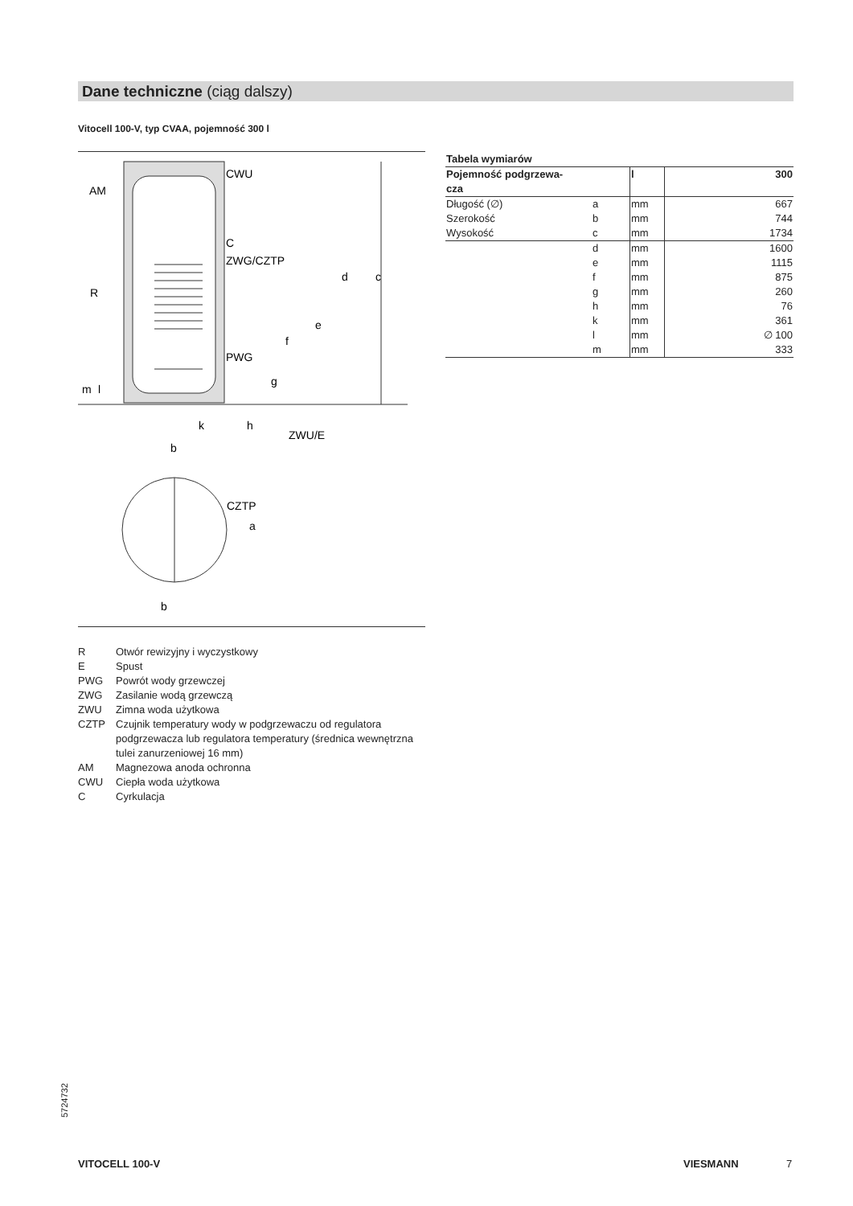Dane techniczne (ciąg dalszy)
Vitocell 100-V, typ CVAA, pojemność 300 l
CWU
AM
C
ZWG/CZTP
R
PWG
ZWU/E
k
b
b
CZTP
d
c
e
f
g
h
m
l
a
R Otwór rewizyjny i wyczystkowy
E Spust
PWG Powrót wody grzewczej
ZWG Zasilanie wodą grzewczą
ZWU Zimna woda użytkowa
CZTP Czujnik temperatury wody w podgrzewaczu od regulatora podgrzewacza lub regulatora temperatury (średnica wewnętrzna tulei zanurzeniowej 16 mm)
AM Magnezowa anoda ochronna
CWU Ciepła woda użytkowa
C Cyrkulacja
| Tabela wymiarów | | | |
| --- | --- | --- | --- |
| Pojemność podgrzewa- cza | | l | 300 |
| Długość (∅) | a | mm | 667 |
| Szerokość | b | mm | 744 |
| Wysokość | c | mm | 1734 |
| | d | mm | 1600 |
| | e | mm | 1115 |
| | f | mm | 875 |
| | g | mm | 260 |
| | h | mm | 76 |
| | k | mm | 361 |
| | l | mm | ∅ 100 |
| | m | mm | 333 |
5724732
VITOCELL 100-V VIESMANN 7